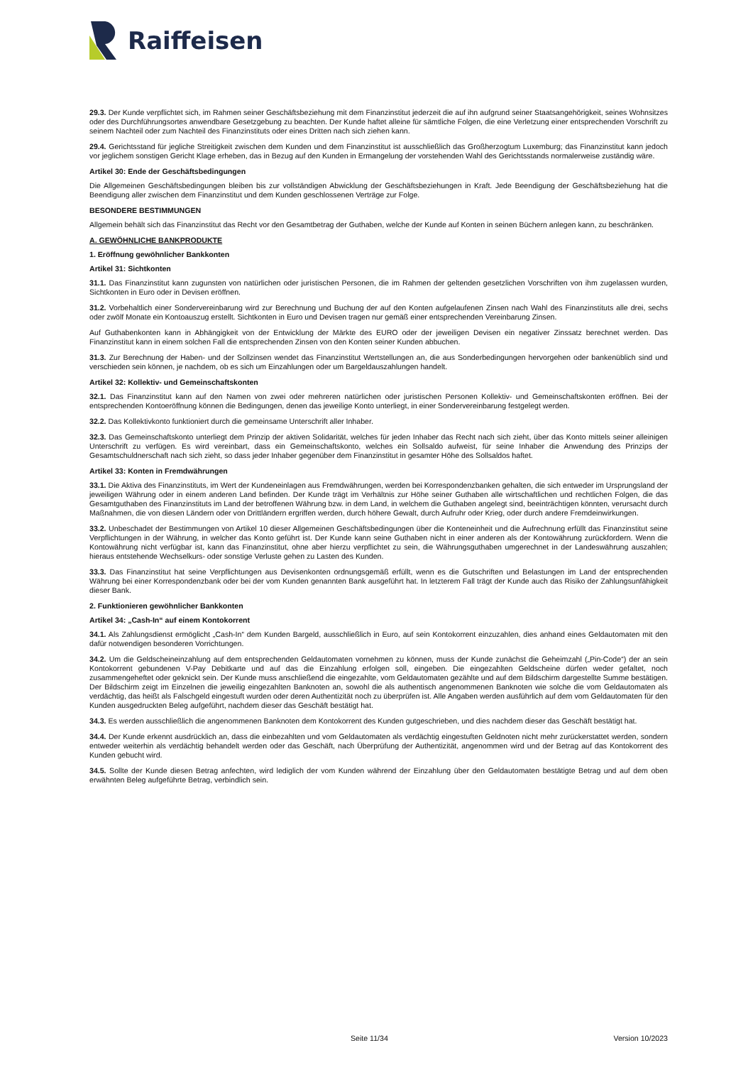Raiffeisen
29.3. Der Kunde verpflichtet sich, im Rahmen seiner Geschäftsbeziehung mit dem Finanzinstitut jederzeit die auf ihn aufgrund seiner Staatsangehörigkeit, seines Wohnsitzes oder des Durchführungsortes anwendbare Gesetzgebung zu beachten. Der Kunde haftet alleine für sämtliche Folgen, die eine Verletzung einer entsprechenden Vorschrift zu seinem Nachteil oder zum Nachteil des Finanzinstituts oder eines Dritten nach sich ziehen kann.
29.4. Gerichtsstand für jegliche Streitigkeit zwischen dem Kunden und dem Finanzinstitut ist ausschließlich das Großherzogtum Luxemburg; das Finanzinstitut kann jedoch vor jeglichem sonstigen Gericht Klage erheben, das in Bezug auf den Kunden in Ermangelung der vorstehenden Wahl des Gerichtsstands normalerweise zuständig wäre.
Artikel 30: Ende der Geschäftsbedingungen
Die Allgemeinen Geschäftsbedingungen bleiben bis zur vollständigen Abwicklung der Geschäftsbeziehungen in Kraft. Jede Beendigung der Geschäftsbeziehung hat die Beendigung aller zwischen dem Finanzinstitut und dem Kunden geschlossenen Verträge zur Folge.
BESONDERE BESTIMMUNGEN
Allgemein behält sich das Finanzinstitut das Recht vor den Gesamtbetrag der Guthaben, welche der Kunde auf Konten in seinen Büchern anlegen kann, zu beschränken.
A. GEWÖHNLICHE BANKPRODUKTE
1. Eröffnung gewöhnlicher Bankkonten
Artikel 31: Sichtkonten
31.1. Das Finanzinstitut kann zugunsten von natürlichen oder juristischen Personen, die im Rahmen der geltenden gesetzlichen Vorschriften von ihm zugelassen wurden, Sichtkonten in Euro oder in Devisen eröffnen.
31.2. Vorbehaltlich einer Sondervereinbarung wird zur Berechnung und Buchung der auf den Konten aufgelaufenen Zinsen nach Wahl des Finanzinstituts alle drei, sechs oder zwölf Monate ein Kontoauszug erstellt. Sichtkonten in Euro und Devisen tragen nur gemäß einer entsprechenden Vereinbarung Zinsen.
Auf Guthabenkonten kann in Abhängigkeit von der Entwicklung der Märkte des EURO oder der jeweiligen Devisen ein negativer Zinssatz berechnet werden. Das Finanzinstitut kann in einem solchen Fall die entsprechenden Zinsen von den Konten seiner Kunden abbuchen.
31.3. Zur Berechnung der Haben- und der Sollzinsen wendet das Finanzinstitut Wertstellungen an, die aus Sonderbedingungen hervorgehen oder bankenüblich sind und verschieden sein können, je nachdem, ob es sich um Einzahlungen oder um Bargeldauszahlungen handelt.
Artikel 32: Kollektiv- und Gemeinschaftskonten
32.1. Das Finanzinstitut kann auf den Namen von zwei oder mehreren natürlichen oder juristischen Personen Kollektiv- und Gemeinschaftskonten eröffnen. Bei der entsprechenden Kontoeröffnung können die Bedingungen, denen das jeweilige Konto unterliegt, in einer Sondervereinbarung festgelegt werden.
32.2. Das Kollektivkonto funktioniert durch die gemeinsame Unterschrift aller Inhaber.
32.3. Das Gemeinschaftskonto unterliegt dem Prinzip der aktiven Solidarität, welches für jeden Inhaber das Recht nach sich zieht, über das Konto mittels seiner alleinigen Unterschrift zu verfügen. Es wird vereinbart, dass ein Gemeinschaftskonto, welches ein Sollsaldo aufweist, für seine Inhaber die Anwendung des Prinzips der Gesamtschuldnerschaft nach sich zieht, so dass jeder Inhaber gegenüber dem Finanzinstitut in gesamter Höhe des Sollsaldos haftet.
Artikel 33: Konten in Fremdwährungen
33.1. Die Aktiva des Finanzinstituts, im Wert der Kundeneinlagen aus Fremdwährungen, werden bei Korrespondenzbanken gehalten, die sich entweder im Ursprungsland der jeweiligen Währung oder in einem anderen Land befinden. Der Kunde trägt im Verhältnis zur Höhe seiner Guthaben alle wirtschaftlichen und rechtlichen Folgen, die das Gesamtguthaben des Finanzinstituts im Land der betroffenen Währung bzw. in dem Land, in welchem die Guthaben angelegt sind, beeinträchtigen könnten, verursacht durch Maßnahmen, die von diesen Ländern oder von Drittländern ergriffen werden, durch höhere Gewalt, durch Aufruhr oder Krieg, oder durch andere Fremdeinwirkungen.
33.2. Unbeschadet der Bestimmungen von Artikel 10 dieser Allgemeinen Geschäftsbedingungen über die Konteneinheit und die Aufrechnung erfüllt das Finanzinstitut seine Verpflichtungen in der Währung, in welcher das Konto geführt ist. Der Kunde kann seine Guthaben nicht in einer anderen als der Kontowährung zurückfordern. Wenn die Kontowährung nicht verfügbar ist, kann das Finanzinstitut, ohne aber hierzu verpflichtet zu sein, die Währungsguthaben umgerechnet in der Landeswährung auszahlen; hieraus entstehende Wechselkurs- oder sonstige Verluste gehen zu Lasten des Kunden.
33.3. Das Finanzinstitut hat seine Verpflichtungen aus Devisenkonten ordnungsgemäß erfüllt, wenn es die Gutschriften und Belastungen im Land der entsprechenden Währung bei einer Korrespondenzbank oder bei der vom Kunden genannten Bank ausgeführt hat. In letzterem Fall trägt der Kunde auch das Risiko der Zahlungsunfähigkeit dieser Bank.
2. Funktionieren gewöhnlicher Bankkonten
Artikel 34: „Cash-In“ auf einem Kontokorrent
34.1. Als Zahlungsdienst ermöglicht „Cash-In“ dem Kunden Bargeld, ausschließlich in Euro, auf sein Kontokorrent einzuzahlen, dies anhand eines Geldautomaten mit den dafür notwendigen besonderen Vorrichtungen.
34.2. Um die Geldscheineinzahlung auf dem entsprechenden Geldautomaten vornehmen zu können, muss der Kunde zunächst die Geheimzahl („Pin-Code“) der an sein Kontokorrent gebundenen V-Pay Debitkarte und auf das die Einzahlung erfolgen soll, eingeben. Die eingezahlten Geldscheine dürfen weder gefaltet, noch zusammengeheftet oder geknickt sein. Der Kunde muss anschließend die eingezahlte, vom Geldautomaten gezählte und auf dem Bildschirm dargestellte Summe bestätigen. Der Bildschirm zeigt im Einzelnen die jeweilig eingezahlten Banknoten an, sowohl die als authentisch angenommenen Banknoten wie solche die vom Geldautomaten als verdächtig, das heißt als Falschgeld eingestuft wurden oder deren Authentizität noch zu überprüfen ist. Alle Angaben werden ausführlich auf dem vom Geldautomaten für den Kunden ausgedruckten Beleg aufgeführt, nachdem dieser das Geschäft bestätigt hat.
34.3. Es werden ausschließlich die angenommenen Banknoten dem Kontokorrent des Kunden gutgeschrieben, und dies nachdem dieser das Geschäft bestätigt hat.
34.4. Der Kunde erkennt ausdrücklich an, dass die einbezahlten und vom Geldautomaten als verdächtig eingestuften Geldnoten nicht mehr zurückerstattet werden, sondern entweder weiterhin als verdächtig behandelt werden oder das Geschäft, nach Überprüfung der Authentizität, angenommen wird und der Betrag auf das Kontokorrent des Kunden gebucht wird.
34.5. Sollte der Kunde diesen Betrag anfechten, wird lediglich der vom Kunden während der Einzahlung über den Geldautomaten bestätigte Betrag und auf dem oben erwähnten Beleg aufgeführte Betrag, verbindlich sein.
Seite 11/34 Version 10/2023